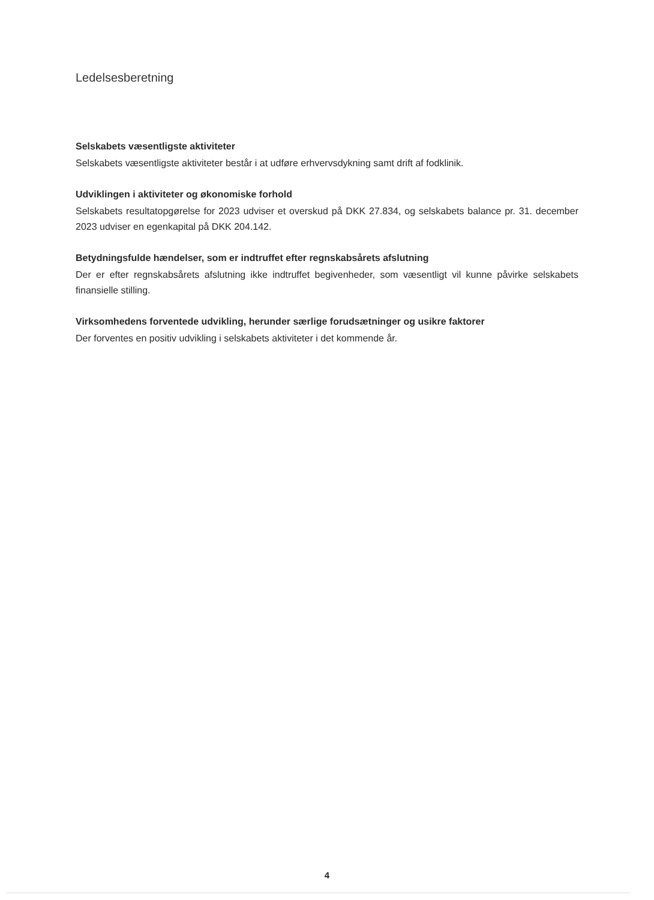Ledelsesberetning
Selskabets væsentligste aktiviteter
Selskabets væsentligste aktiviteter består i at udføre erhvervsdykning samt drift af fodklinik.
Udviklingen i aktiviteter og økonomiske forhold
Selskabets resultatopgørelse for 2023 udviser et overskud på DKK 27.834, og selskabets balance pr. 31. december 2023 udviser en egenkapital på DKK 204.142.
Betydningsfulde hændelser, som er indtruffet efter regnskabsårets afslutning
Der er efter regnskabsårets afslutning ikke indtruffet begivenheder, som væsentligt vil kunne påvirke selskabets finansielle stilling.
Virksomhedens forventede udvikling, herunder særlige forudsætninger og usikre faktorer
Der forventes en positiv udvikling i selskabets aktiviteter i det kommende år.
4